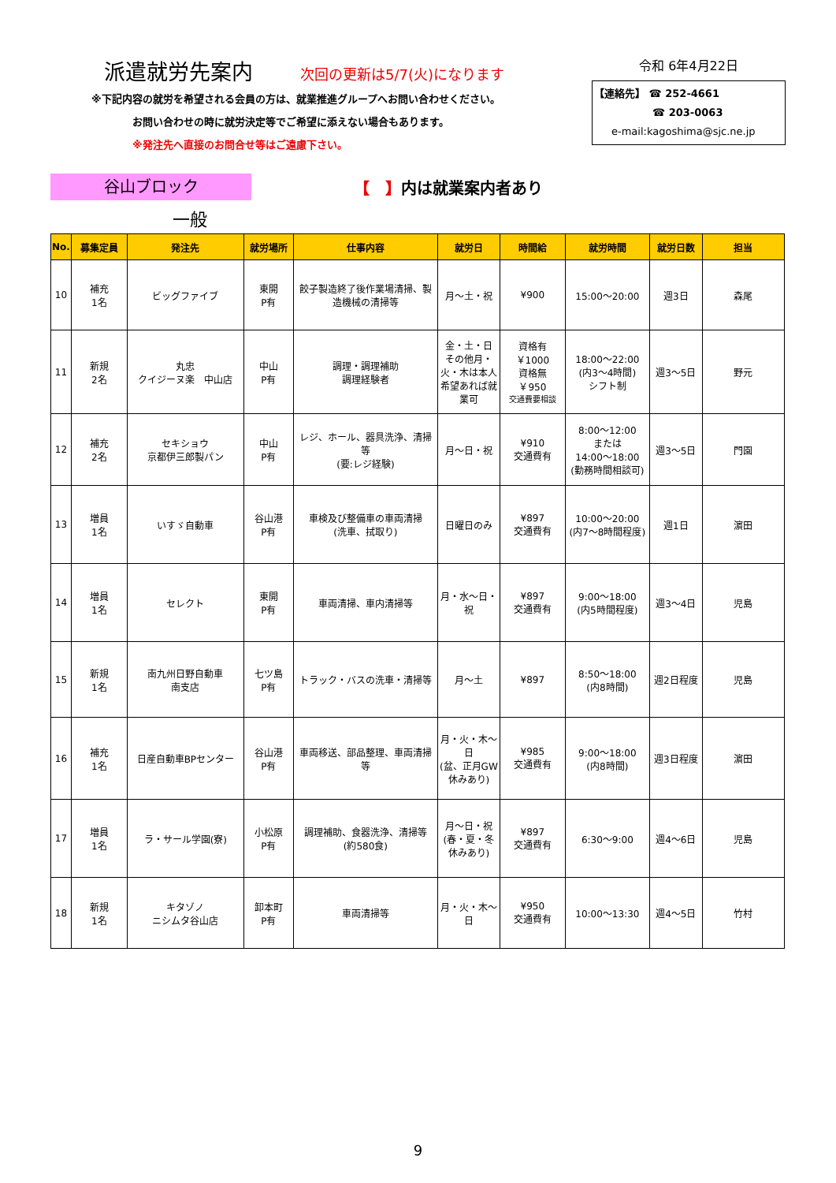派遣就労先案内 次回の更新は5/7(火)になります
※下記内容の就労を希望される会員の方は、就業推進グループへお問い合わせください。
お問い合わせの時に就労決定等でご希望に添えない場合もあります。
※発注先へ直接のお問合せ等はご遠慮下さい。
令和 6年4月22日
【連絡先】 ☎ 252-4661
☎ 203-0063
e-mail:kagoshima@sjc.ne.jp
谷山ブロック
【　】内は就業案内者あり
一般
| No. | 募集定員 | 発注先 | 就労場所 | 仕事内容 | 就労日 | 時間給 | 就労時間 | 就労日数 | 担当 |
| --- | --- | --- | --- | --- | --- | --- | --- | --- | --- |
| 10 | 補充 1名 | ビッグファイブ | 東開 P有 | 餃子製造終了後作業場清掃、製造機械の清掃等 | 月～土・祝 | ¥900 | 15:00～20:00 | 週3日 | 森尾 |
| 11 | 新規 2名 | 丸忠 クイジーヌ楽 中山店 | 中山 P有 | 調理・調理補助 調理経験者 | 金・土・日 その他月・火・木は本人希望あれば就業可 | 資格有 ￥1000 資格無 ￥950 交通費要相談 | 18:00～22:00 (内3～4時間) シフト制 | 週3～5日 | 野元 |
| 12 | 補充 2名 | セキショウ 京都伊三郎製パン | 中山 P有 | レジ、ホール、器具洗浄、清掃等 (要:レジ経験) | 月～日・祝 | ¥910 交通費有 | 8:00～12:00 または 14:00～18:00 (勤務時間相談可) | 週3～5日 | 門園 |
| 13 | 増員 1名 | いすゞ自動車 | 谷山港 P有 | 車検及び整備車の車両清掃 (洗車、拭取り) | 日曜日のみ | ¥897 交通費有 | 10:00～20:00 (内7～8時間程度) | 週1日 | 濵田 |
| 14 | 増員 1名 | セレクト | 東開 P有 | 車両清掃、車内清掃等 | 月・水～日・祝 | ¥897 交通費有 | 9:00～18:00 (内5時間程度) | 週3～4日 | 児島 |
| 15 | 新規 1名 | 南九州日野自動車 南支店 | 七ツ島 P有 | トラック・バスの洗車・清掃等 | 月～土 | ¥897 | 8:50～18:00 (内8時間) | 週2日程度 | 児島 |
| 16 | 補充 1名 | 日産自動車BPセンター | 谷山港 P有 | 車両移送、部品整理、車両清掃等 | 月・火・木～日 (盆、正月GW休みあり) | ¥985 交通費有 | 9:00～18:00 (内8時間) | 週3日程度 | 濵田 |
| 17 | 増員 1名 | ラ・サール学園(寮) | 小松原 P有 | 調理補助、食器洗浄、清掃等 (約580食) | 月～日・祝 (春・夏・冬休みあり) | ¥897 交通費有 | 6:30～9:00 | 週4～6日 | 児島 |
| 18 | 新規 1名 | キタゾノ ニシムタ谷山店 | 卸本町 P有 | 車両清掃等 | 月・火・木～日 | ¥950 交通費有 | 10:00～13:30 | 週4～5日 | 竹村 |
9